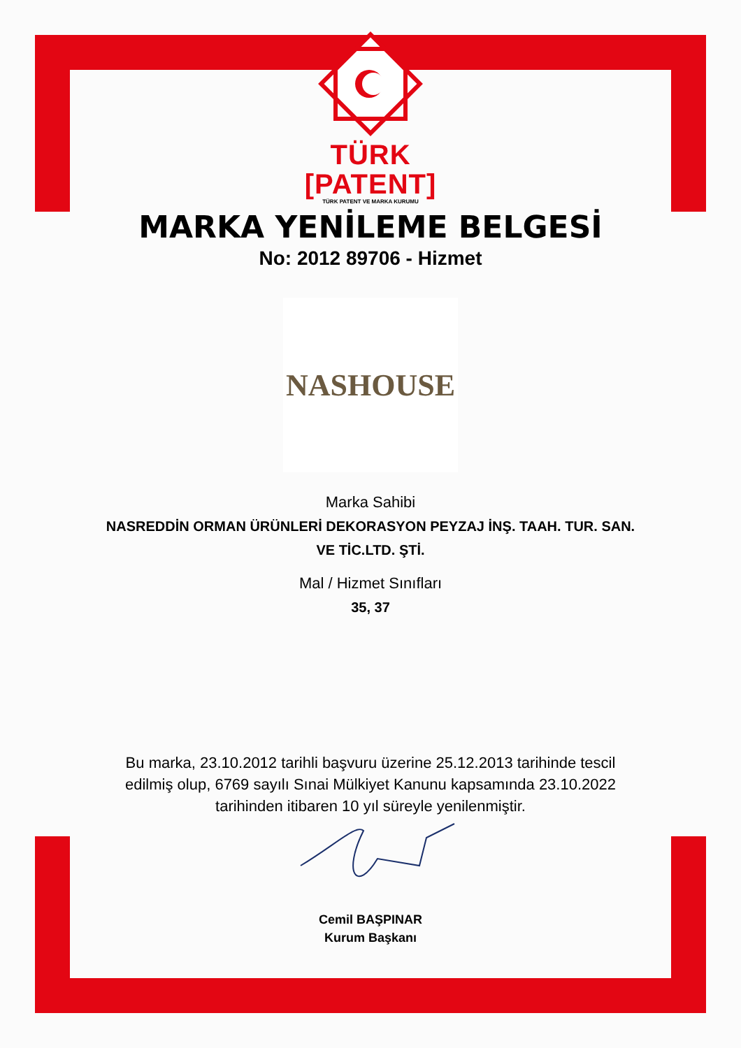TÜRK
[PATENT]
TÜRK PATENT VE MARKA KURUMU
MARKA YENİLEME BELGESİ
No: 2012 89706 - Hizmet
NASHOUSE
Marka Sahibi
NASREDDİN ORMAN ÜRÜNLERİ DEKORASYON PEYZAJ İNŞ. TAAH. TUR. SAN. VE TİC.LTD. ŞTİ.
Mal / Hizmet Sınıfları
35, 37
Bu marka, 23.10.2012 tarihli başvuru üzerine 25.12.2013 tarihinde tescil edilmiş olup, 6769 sayılı Sınai Mülkiyet Kanunu kapsamında 23.10.2022 tarihinden itibaren 10 yıl süreyle yenilenmiştir.
Cemil BAŞPINAR
Kurum Başkanı